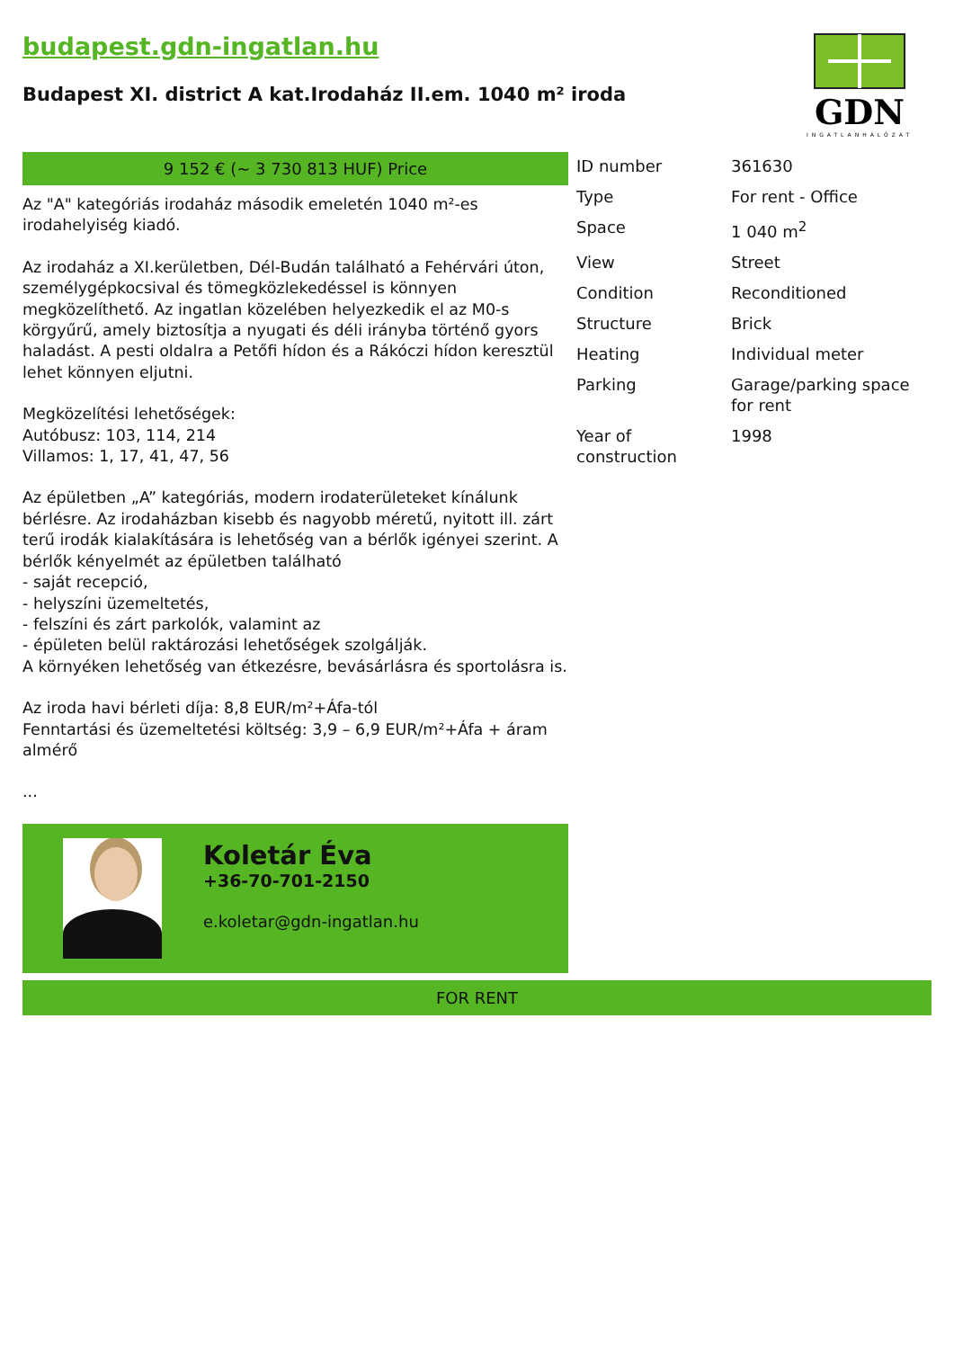budapest.gdn-ingatlan.hu
Budapest XI. district A kat.Irodaház II.em. 1040 m² iroda
GDN
INGATLANHÁLÓZAT
9 152 € (~ 3 730 813 HUF) Price
Az "A" kategóriás irodaház második emeletén 1040 m²-es irodahelyiség kiadó.
Az irodaház a XI.kerületben, Dél-Budán található a Fehérvári úton, személygépkocsival és tömegközlekedéssel is könnyen megközelíthető. Az ingatlan közelében helyezkedik el az M0-s körgyűrű, amely biztosítja a nyugati és déli irányba történő gyors haladást. A pesti oldalra a Petőfi hídon és a Rákóczi hídon keresztül lehet könnyen eljutni.
Megközelítési lehetőségek:
Autóbusz: 103, 114, 214
Villamos: 1, 17, 41, 47, 56
Az épületben „A” kategóriás, modern irodaterületeket kínálunk bérlésre. Az irodaházban kisebb és nagyobb méretű, nyitott ill. zárt terű irodák kialakítására is lehetőség van a bérlők igényei szerint. A bérlők kényelmét az épületben található
- saját recepció,
- helyszíni üzemeltetés,
- felszíni és zárt parkolók, valamint az
- épületen belül raktározási lehetőségek szolgálják.
A környéken lehetőség van étkezésre, bevásárlásra és sportolásra is.
Az iroda havi bérleti díja: 8,8 EUR/m²+Áfa-tól
Fenntartási és üzemeltetési költség: 3,9 – 6,9 EUR/m²+Áfa + áram almérő
...
Koletár Éva
+36-70-701-2150
e.koletar@gdn-ingatlan.hu
| ID number | 361630 |
| Type | For rent - Office |
| Space | 1 040 m<sup>2</sup> |
| View | Street |
| Condition | Reconditioned |
| Structure | Brick |
| Heating | Individual meter |
| Parking | Garage/parking space for rent |
| Year of construction | 1998 |
FOR RENT